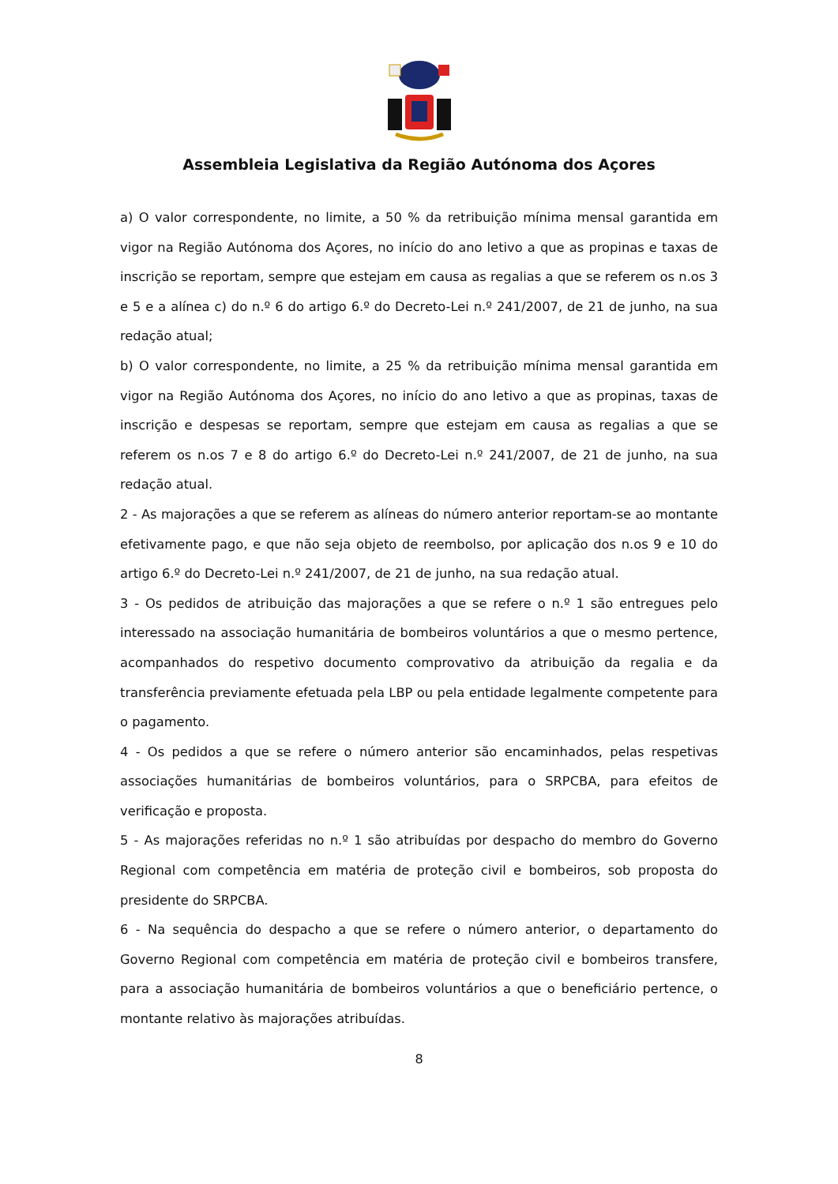Assembleia Legislativa da Região Autónoma dos Açores
a) O valor correspondente, no limite, a 50 % da retribuição mínima mensal garantida em vigor na Região Autónoma dos Açores, no início do ano letivo a que as propinas e taxas de inscrição se reportam, sempre que estejam em causa as regalias a que se referem os n.os 3 e 5 e a alínea c) do n.º 6 do artigo 6.º do Decreto-Lei n.º 241/2007, de 21 de junho, na sua redação atual;
b) O valor correspondente, no limite, a 25 % da retribuição mínima mensal garantida em vigor na Região Autónoma dos Açores, no início do ano letivo a que as propinas, taxas de inscrição e despesas se reportam, sempre que estejam em causa as regalias a que se referem os n.os 7 e 8 do artigo 6.º do Decreto-Lei n.º 241/2007, de 21 de junho, na sua redação atual.
2 - As majorações a que se referem as alíneas do número anterior reportam-se ao montante efetivamente pago, e que não seja objeto de reembolso, por aplicação dos n.os 9 e 10 do artigo 6.º do Decreto-Lei n.º 241/2007, de 21 de junho, na sua redação atual.
3 - Os pedidos de atribuição das majorações a que se refere o n.º 1 são entregues pelo interessado na associação humanitária de bombeiros voluntários a que o mesmo pertence, acompanhados do respetivo documento comprovativo da atribuição da regalia e da transferência previamente efetuada pela LBP ou pela entidade legalmente competente para o pagamento.
4 - Os pedidos a que se refere o número anterior são encaminhados, pelas respetivas associações humanitárias de bombeiros voluntários, para o SRPCBA, para efeitos de verificação e proposta.
5 - As majorações referidas no n.º 1 são atribuídas por despacho do membro do Governo Regional com competência em matéria de proteção civil e bombeiros, sob proposta do presidente do SRPCBA.
6 - Na sequência do despacho a que se refere o número anterior, o departamento do Governo Regional com competência em matéria de proteção civil e bombeiros transfere, para a associação humanitária de bombeiros voluntários a que o beneficiário pertence, o montante relativo às majorações atribuídas.
8